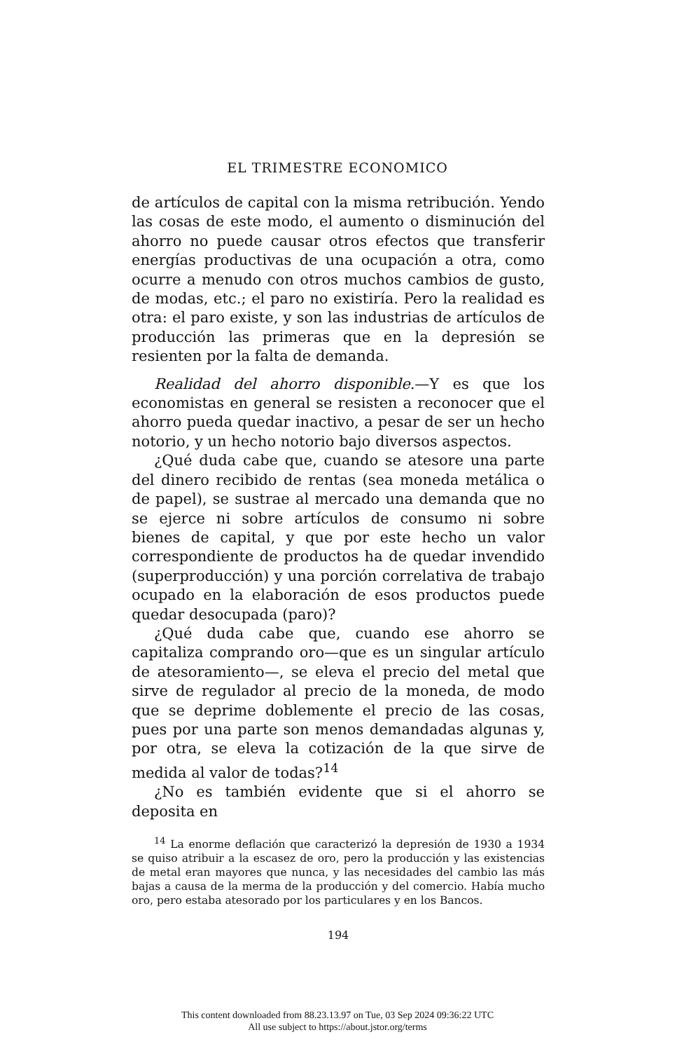EL TRIMESTRE ECONOMICO
de artículos de capital con la misma retribución. Yendo las cosas de este modo, el aumento o disminución del ahorro no puede causar otros efectos que transferir energías productivas de una ocupación a otra, como ocurre a menudo con otros muchos cambios de gusto, de modas, etc.; el paro no existiría. Pero la realidad es otra: el paro existe, y son las industrias de artículos de producción las primeras que en la depresión se resienten por la falta de demanda.
Realidad del ahorro disponible.—Y es que los economistas en general se resisten a reconocer que el ahorro pueda quedar inactivo, a pesar de ser un hecho notorio, y un hecho notorio bajo diversos aspectos.
¿Qué duda cabe que, cuando se atesore una parte del dinero recibido de rentas (sea moneda metálica o de papel), se sustrae al mercado una demanda que no se ejerce ni sobre artículos de consumo ni sobre bienes de capital, y que por este hecho un valor correspondiente de productos ha de quedar invendido (superproducción) y una porción correlativa de trabajo ocupado en la elaboración de esos productos puede quedar desocupada (paro)?
¿Qué duda cabe que, cuando ese ahorro se capitaliza comprando oro—que es un singular artículo de atesoramiento—, se eleva el precio del metal que sirve de regulador al precio de la moneda, de modo que se deprime doblemente el precio de las cosas, pues por una parte son menos demandadas algunas y, por otra, se eleva la cotización de la que sirve de medida al valor de todas?<sup>14</sup>
¿No es también evidente que si el ahorro se deposita en
<sup>14</sup> La enorme deflación que caracterizó la depresión de 1930 a 1934 se quiso atribuir a la escasez de oro, pero la producción y las existencias de metal eran mayores que nunca, y las necesidades del cambio las más bajas a causa de la merma de la producción y del comercio. Había mucho oro, pero estaba atesorado por los particulares y en los Bancos.
194
This content downloaded from 88.23.13.97 on Tue, 03 Sep 2024 09:36:22 UTC
All use subject to https://about.jstor.org/terms